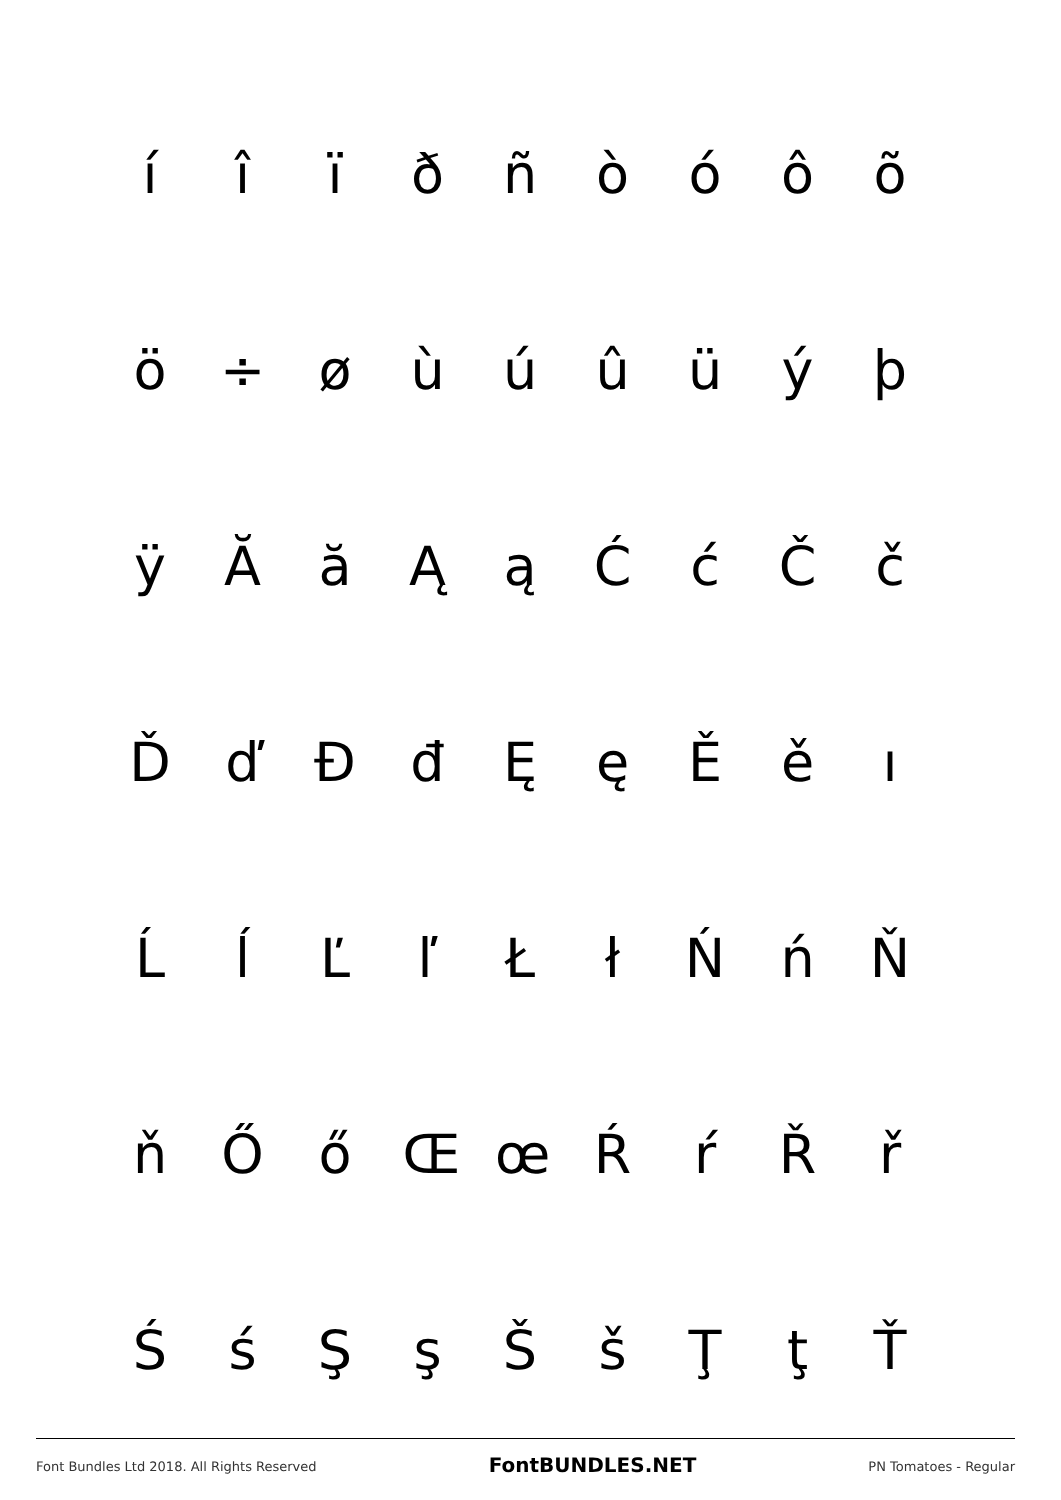í î ï ð ñ ò ó ô õ
ö ÷ ø ù ú û ü ý þ
ÿ Ă ă Ą ą Ć ć Č č
Ď ď Đ đ Ę ę Ě ě ı
Ĺ ĺ Ľ ľ Ł ł Ń ń Ň
ň Ő ő Œ œ Ŕ ŕ Ř ř
Ś ś Ş ş Š š Ţ ţ Ť
Font Bundles Ltd 2018. All Rights Reserved FontBUNDLES.NET PN Tomatoes - Regular